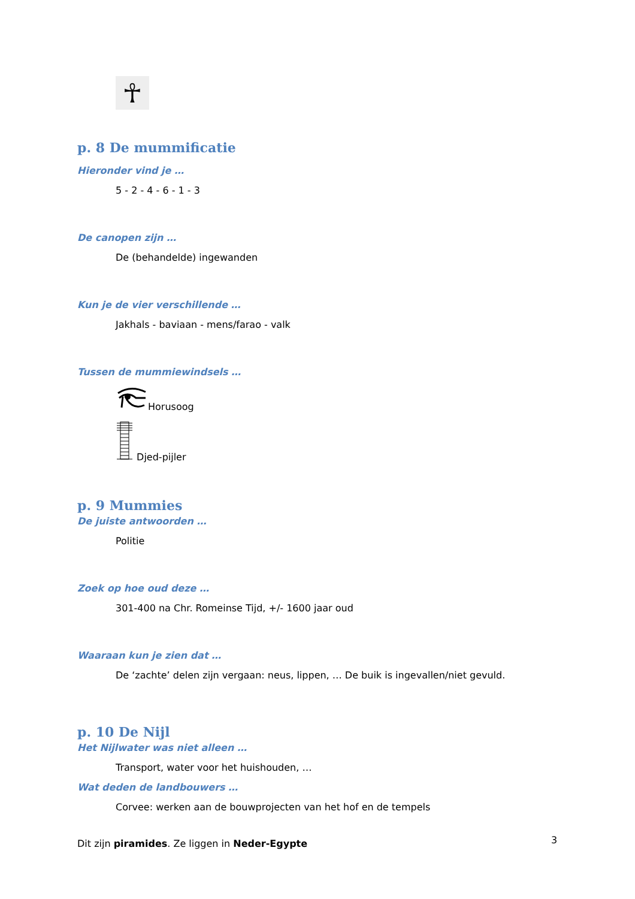☥
p. 8 De mummificatie
Hieronder vind je …
5 - 2 - 4 - 6 - 1 - 3
De canopen zijn …
De (behandelde) ingewanden
Kun je de vier verschillende …
Jakhals - baviaan - mens/farao - valk
Tussen de mummiewindsels …
Horusoog
Djed-pijler
p. 9 Mummies
De juiste antwoorden …
Politie
Zoek op hoe oud deze …
301-400 na Chr. Romeinse Tijd, +/- 1600 jaar oud
Waaraan kun je zien dat …
De ‘zachte’ delen zijn vergaan: neus, lippen, … De buik is ingevallen/niet gevuld.
p. 10 De Nijl
Het Nijlwater was niet alleen …
Transport, water voor het huishouden, …
Wat deden de landbouwers …
Corvee: werken aan de bouwprojecten van het hof en de tempels
Dit zijn piramides. Ze liggen in Neder-Egypte
3